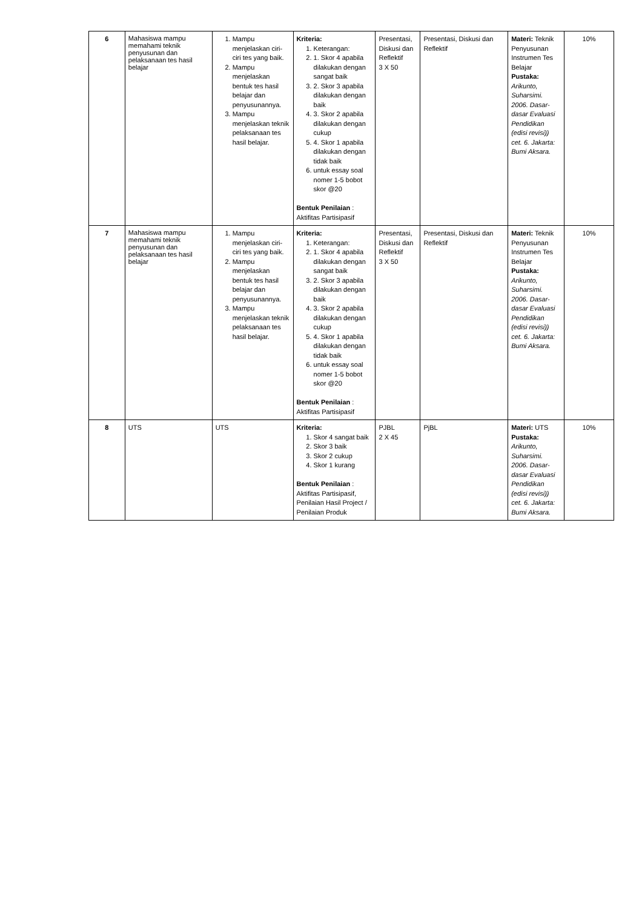| 6 | Mahasiswa mampu memahami teknik penyusunan dan pelaksanaan tes hasil belajar | 1. Mampu menjelaskan ciri-ciri tes yang baik. 2. Mampu menjelaskan bentuk tes hasil belajar dan penyusunannya. 3. Mampu menjelaskan teknik pelaksanaan tes hasil belajar. | Kriteria: 1. Keterangan: 2. 1. Skor 4 apabila dilakukan dengan sangat baik 3. 2. Skor 3 apabila dilakukan dengan baik 4. 3. Skor 2 apabila dilakukan dengan cukup 5. 4. Skor 1 apabila dilakukan dengan tidak baik 6. untuk essay soal nomer 1-5 bobot skor @20 Bentuk Penilaian : Aktifitas Partisipasif | Presentasi, Diskusi dan Reflektif 3 X 50 | Presentasi, Diskusi dan Reflektif | Materi: Teknik Penyusunan Instrumen Tes Belajar Pustaka: Arikunto, Suharsimi. 2006. Dasar-dasar Evaluasi Pendidikan (edisi revisi)) cet. 6. Jakarta: Bumi Aksara. | 10% |
| 7 | Mahasiswa mampu memahami teknik penyusunan dan pelaksanaan tes hasil belajar | 1. Mampu menjelaskan ciri-ciri tes yang baik. 2. Mampu menjelaskan bentuk tes hasil belajar dan penyusunannya. 3. Mampu menjelaskan teknik pelaksanaan tes hasil belajar. | Kriteria: 1. Keterangan: 2. 1. Skor 4 apabila dilakukan dengan sangat baik 3. 2. Skor 3 apabila dilakukan dengan baik 4. 3. Skor 2 apabila dilakukan dengan cukup 5. 4. Skor 1 apabila dilakukan dengan tidak baik 6. untuk essay soal nomer 1-5 bobot skor @20 Bentuk Penilaian : Aktifitas Partisipasif | Presentasi, Diskusi dan Reflektif 3 X 50 | Presentasi, Diskusi dan Reflektif | Materi: Teknik Penyusunan Instrumen Tes Belajar Pustaka: Arikunto, Suharsimi. 2006. Dasar-dasar Evaluasi Pendidikan (edisi revisi)) cet. 6. Jakarta: Bumi Aksara. | 10% |
| 8 | UTS | UTS | Kriteria: 1. Skor 4 sangat baik 2. Skor 3 baik 3. Skor 2 cukup 4. Skor 1 kurang Bentuk Penilaian : Aktifitas Partisipasif, Penilaian Hasil Project / Penilaian Produk | PJBL 2 X 45 | PjBL | Materi: UTS Pustaka: Arikunto, Suharsimi. 2006. Dasar-dasar Evaluasi Pendidikan (edisi revisi)) cet. 6. Jakarta: Bumi Aksara. | 10% |